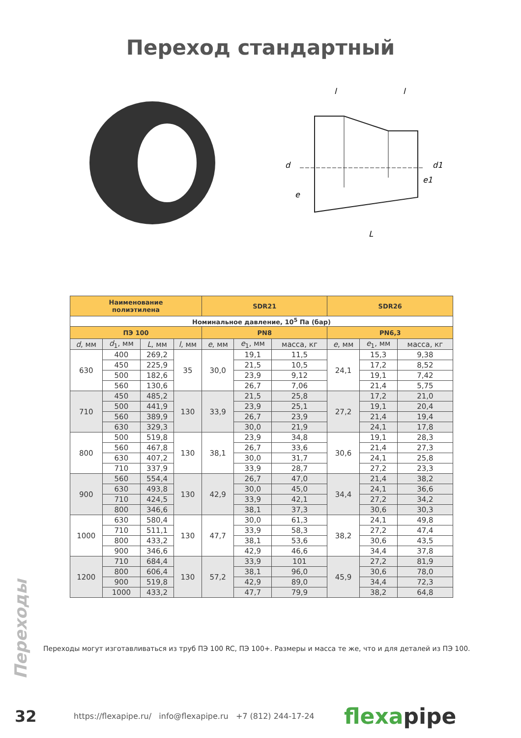Переход стандартный
l
l
d
d1
e
e1
L
| Наименование полиэтилена | | | | SDR21 | | | SDR26 | | |
| --- | --- | --- | --- | --- | --- | --- | --- | --- | --- |
| Номинальное давление, 10<sup>5</sup> Па (бар) | | | | | | | | | |
| ПЭ 100 | | | | PN8 | | | PN6,3 | | |
| d , мм | d<sub>1</sub>, мм | L , мм | l , мм | e , мм | e<sub>1</sub>, мм | масса, кг | e , мм | e<sub>1</sub>, мм | масса, кг |
| 630 | 400 | 269,2 | 35 | 30,0 | 19,1 | 11,5 | 24,1 | 15,3 | 9,38 |
| | 450 | 225,9 | | | 21,5 | 10,5 | | 17,2 | 8,52 |
| | 500 | 182,6 | | | 23,9 | 9,12 | | 19,1 | 7,42 |
| | 560 | 130,6 | | | 26,7 | 7,06 | | 21,4 | 5,75 |
| 710 | 450 | 485,2 | 130 | 33,9 | 21,5 | 25,8 | 27,2 | 17,2 | 21,0 |
| | 500 | 441,9 | | | 23,9 | 25,1 | | 19,1 | 20,4 |
| | 560 | 389,9 | | | 26,7 | 23,9 | | 21,4 | 19,4 |
| | 630 | 329,3 | | | 30,0 | 21,9 | | 24,1 | 17,8 |
| 800 | 500 | 519,8 | 130 | 38,1 | 23,9 | 34,8 | 30,6 | 19,1 | 28,3 |
| | 560 | 467,8 | | | 26,7 | 33,6 | | 21,4 | 27,3 |
| | 630 | 407,2 | | | 30,0 | 31,7 | | 24,1 | 25,8 |
| | 710 | 337,9 | | | 33,9 | 28,7 | | 27,2 | 23,3 |
| 900 | 560 | 554,4 | 130 | 42,9 | 26,7 | 47,0 | 34,4 | 21,4 | 38,2 |
| | 630 | 493,8 | | | 30,0 | 45,0 | | 24,1 | 36,6 |
| | 710 | 424,5 | | | 33,9 | 42,1 | | 27,2 | 34,2 |
| | 800 | 346,6 | | | 38,1 | 37,3 | | 30,6 | 30,3 |
| 1000 | 630 | 580,4 | 130 | 47,7 | 30,0 | 61,3 | 38,2 | 24,1 | 49,8 |
| | 710 | 511,1 | | | 33,9 | 58,3 | | 27,2 | 47,4 |
| | 800 | 433,2 | | | 38,1 | 53,6 | | 30,6 | 43,5 |
| | 900 | 346,6 | | | 42,9 | 46,6 | | 34,4 | 37,8 |
| 1200 | 710 | 684,4 | 130 | 57,2 | 33,9 | 101 | 45,9 | 27,2 | 81,9 |
| | 800 | 606,4 | | | 38,1 | 96,0 | | 30,6 | 78,0 |
| | 900 | 519,8 | | | 42,9 | 89,0 | | 34,4 | 72,3 |
| | 1000 | 433,2 | | | 47,7 | 79,9 | | 38,2 | 64,8 |
Переходы могут изготавливаться из труб ПЭ 100 RC, ПЭ 100+. Размеры и масса те же, что и для деталей из ПЭ 100.
Переходы
32 https://flexapipe.ru/ info@flexapipe.ru +7 (812) 244-17-24 flexapipe